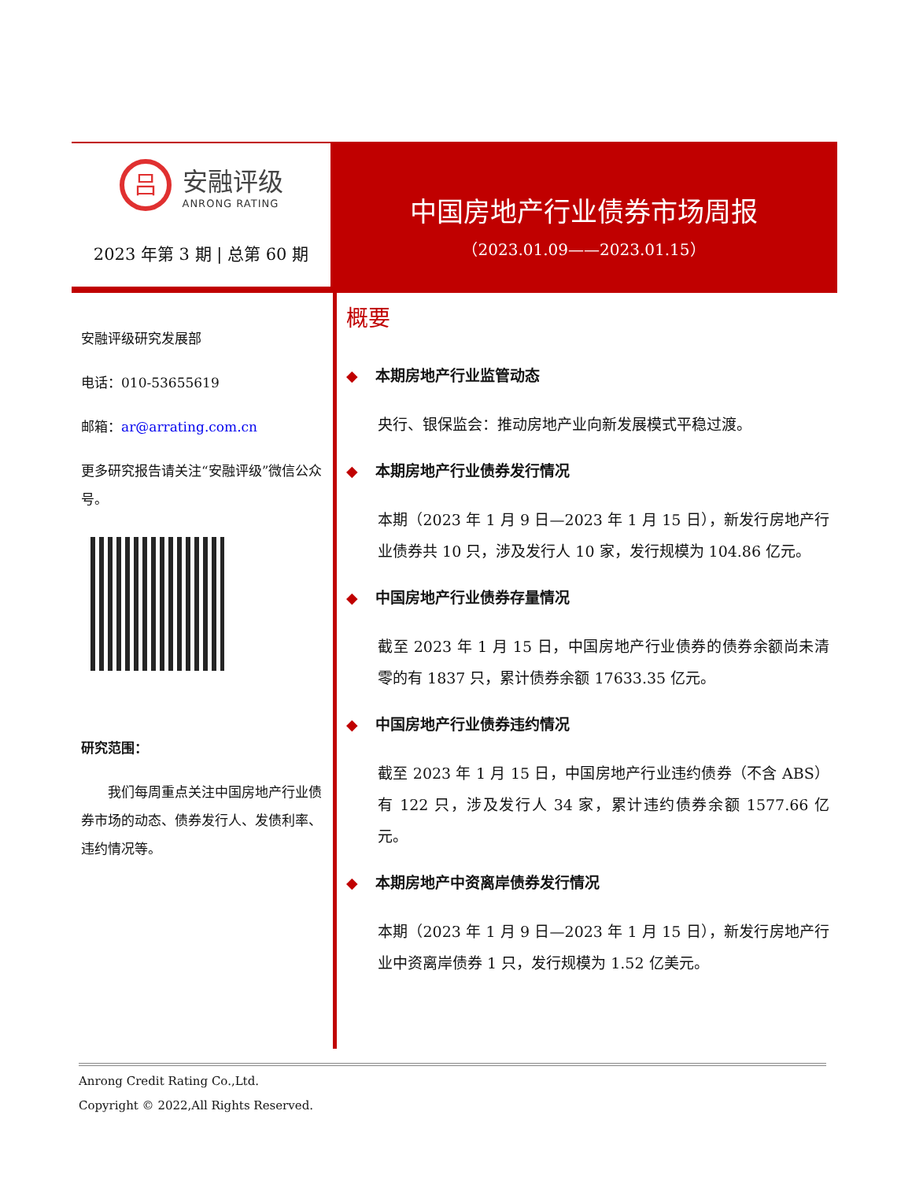吕
安融评级
ANRONG RATING
2023 年第 3 期 | 总第 60 期
中国房地产行业债券市场周报
（2023.01.09——2023.01.15）
安融评级研究发展部
电话：010-53655619
邮箱：ar@arrating.com.cn
更多研究报告请关注“安融评级”微信公众号。
研究范围：
我们每周重点关注中国房地产行业债券市场的动态、债券发行人、发债利率、违约情况等。
概要
◆ 本期房地产行业监管动态
央行、银保监会：推动房地产业向新发展模式平稳过渡。
◆ 本期房地产行业债券发行情况
本期（2023 年 1 月 9 日—2023 年 1 月 15 日），新发行房地产行业债券共 10 只，涉及发行人 10 家，发行规模为 104.86 亿元。
◆ 中国房地产行业债券存量情况
截至 2023 年 1 月 15 日，中国房地产行业债券的债券余额尚未清零的有 1837 只，累计债券余额 17633.35 亿元。
◆ 中国房地产行业债券违约情况
截至 2023 年 1 月 15 日，中国房地产行业违约债券（不含 ABS）有 122 只，涉及发行人 34 家，累计违约债券余额 1577.66 亿元。
◆ 本期房地产中资离岸债券发行情况
本期（2023 年 1 月 9 日—2023 年 1 月 15 日），新发行房地产行业中资离岸债券 1 只，发行规模为 1.52 亿美元。
Anrong Credit Rating Co.,Ltd.
Copyright © 2022,All Rights Reserved.